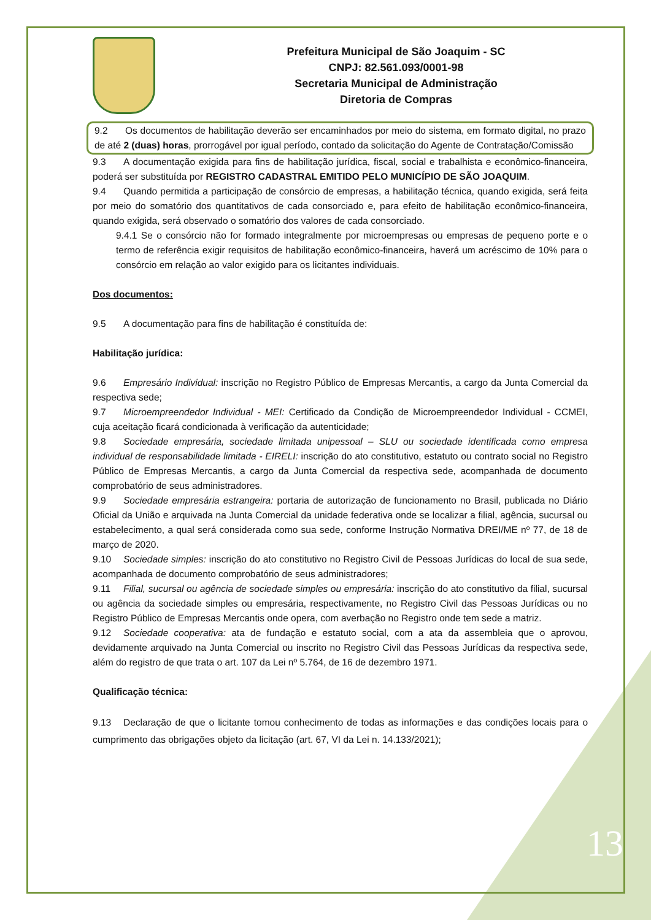Prefeitura Municipal de São Joaquim - SC
CNPJ: 82.561.093/0001-98
Secretaria Municipal de Administração
Diretoria de Compras
9.2 Os documentos de habilitação deverão ser encaminhados por meio do sistema, em formato digital, no prazo de até 2 (duas) horas, prorrogável por igual período, contado da solicitação do Agente de Contratação/Comissão
9.3 A documentação exigida para fins de habilitação jurídica, fiscal, social e trabalhista e econômico-financeira, poderá ser substituída por REGISTRO CADASTRAL EMITIDO PELO MUNICÍPIO DE SÃO JOAQUIM.
9.4 Quando permitida a participação de consórcio de empresas, a habilitação técnica, quando exigida, será feita por meio do somatório dos quantitativos de cada consorciado e, para efeito de habilitação econômico-financeira, quando exigida, será observado o somatório dos valores de cada consorciado.
9.4.1 Se o consórcio não for formado integralmente por microempresas ou empresas de pequeno porte e o termo de referência exigir requisitos de habilitação econômico-financeira, haverá um acréscimo de 10% para o consórcio em relação ao valor exigido para os licitantes individuais.
Dos documentos:
9.5 A documentação para fins de habilitação é constituída de:
Habilitação jurídica:
9.6 Empresário Individual: inscrição no Registro Público de Empresas Mercantis, a cargo da Junta Comercial da respectiva sede;
9.7 Microempreendedor Individual - MEI: Certificado da Condição de Microempreendedor Individual - CCMEI, cuja aceitação ficará condicionada à verificação da autenticidade;
9.8 Sociedade empresária, sociedade limitada unipessoal – SLU ou sociedade identificada como empresa individual de responsabilidade limitada - EIRELI: inscrição do ato constitutivo, estatuto ou contrato social no Registro Público de Empresas Mercantis, a cargo da Junta Comercial da respectiva sede, acompanhada de documento comprobatório de seus administradores.
9.9 Sociedade empresária estrangeira: portaria de autorização de funcionamento no Brasil, publicada no Diário Oficial da União e arquivada na Junta Comercial da unidade federativa onde se localizar a filial, agência, sucursal ou estabelecimento, a qual será considerada como sua sede, conforme Instrução Normativa DREI/ME nº 77, de 18 de março de 2020.
9.10 Sociedade simples: inscrição do ato constitutivo no Registro Civil de Pessoas Jurídicas do local de sua sede, acompanhada de documento comprobatório de seus administradores;
9.11 Filial, sucursal ou agência de sociedade simples ou empresária: inscrição do ato constitutivo da filial, sucursal ou agência da sociedade simples ou empresária, respectivamente, no Registro Civil das Pessoas Jurídicas ou no Registro Público de Empresas Mercantis onde opera, com averbação no Registro onde tem sede a matriz.
9.12 Sociedade cooperativa: ata de fundação e estatuto social, com a ata da assembleia que o aprovou, devidamente arquivado na Junta Comercial ou inscrito no Registro Civil das Pessoas Jurídicas da respectiva sede, além do registro de que trata o art. 107 da Lei nº 5.764, de 16 de dezembro 1971.
Qualificação técnica:
9.13 Declaração de que o licitante tomou conhecimento de todas as informações e das condições locais para o cumprimento das obrigações objeto da licitação (art. 67, VI da Lei n. 14.133/2021);
13